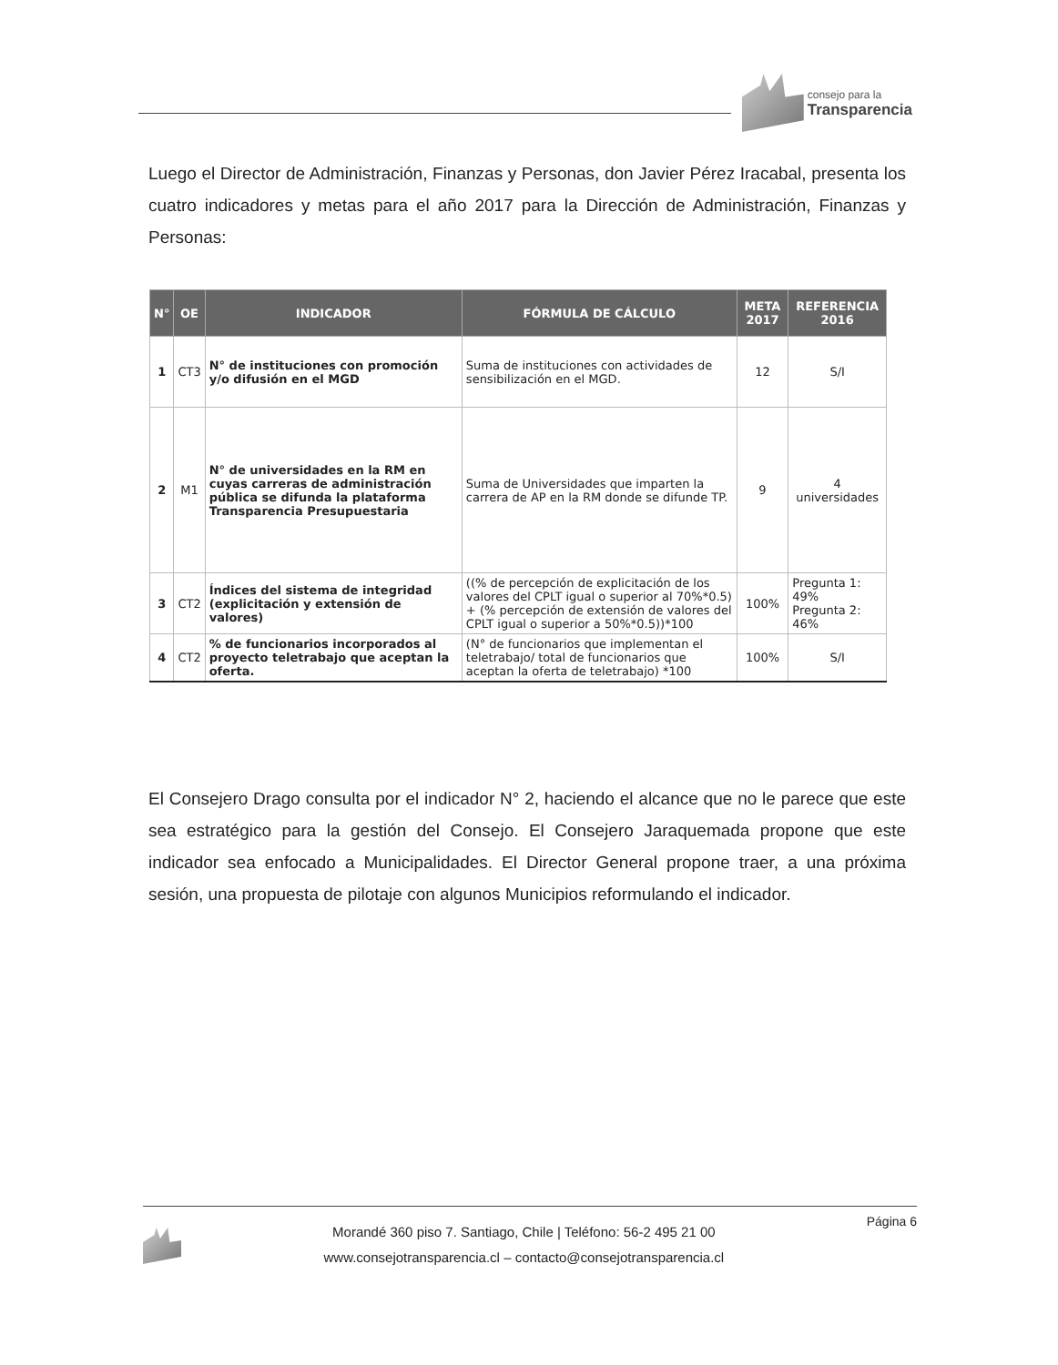consejo para la
Transparencia
Luego el Director de Administración, Finanzas y Personas, don Javier Pérez Iracabal, presenta los cuatro indicadores y metas para el año 2017 para la Dirección de Administración, Finanzas y Personas:
| N° | OE | INDICADOR | FÓRMULA DE CÁLCULO | META 2017 | REFERENCIA 2016 |
| --- | --- | --- | --- | --- | --- |
| 1 | CT3 | N° de instituciones con promoción y/o difusión en el MGD | Suma de instituciones con actividades de sensibilización en el MGD. | 12 | S/I |
| 2 | M1 | N° de universidades en la RM en cuyas carreras de administración pública se difunda la plataforma Transparencia Presupuestaria | Suma de Universidades que imparten la carrera de AP en la RM donde se difunde TP. | 9 | 4 universidades |
| 3 | CT2 | Índices del sistema de integridad (explicitación y extensión de valores) | ((% de percepción de explicitación de los valores del CPLT igual o superior al 70%*0.5) + (% percepción de extensión de valores del CPLT igual o superior a 50%*0.5))*100 | 100% | Pregunta 1: 49% Pregunta 2: 46% |
| 4 | CT2 | % de funcionarios incorporados al proyecto teletrabajo que aceptan la oferta. | (N° de funcionarios que implementan el teletrabajo/ total de funcionarios que aceptan la oferta de teletrabajo) *100 | 100% | S/I |
El Consejero Drago consulta por el indicador N° 2, haciendo el alcance que no le parece que este sea estratégico para la gestión del Consejo. El Consejero Jaraquemada propone que este indicador sea enfocado a Municipalidades. El Director General propone traer, a una próxima sesión, una propuesta de pilotaje con algunos Municipios reformulando el indicador.
Morandé 360 piso 7. Santiago, Chile | Teléfono: 56-2 495 21 00
www.consejotransparencia.cl – contacto@consejotransparencia.cl
Página 6